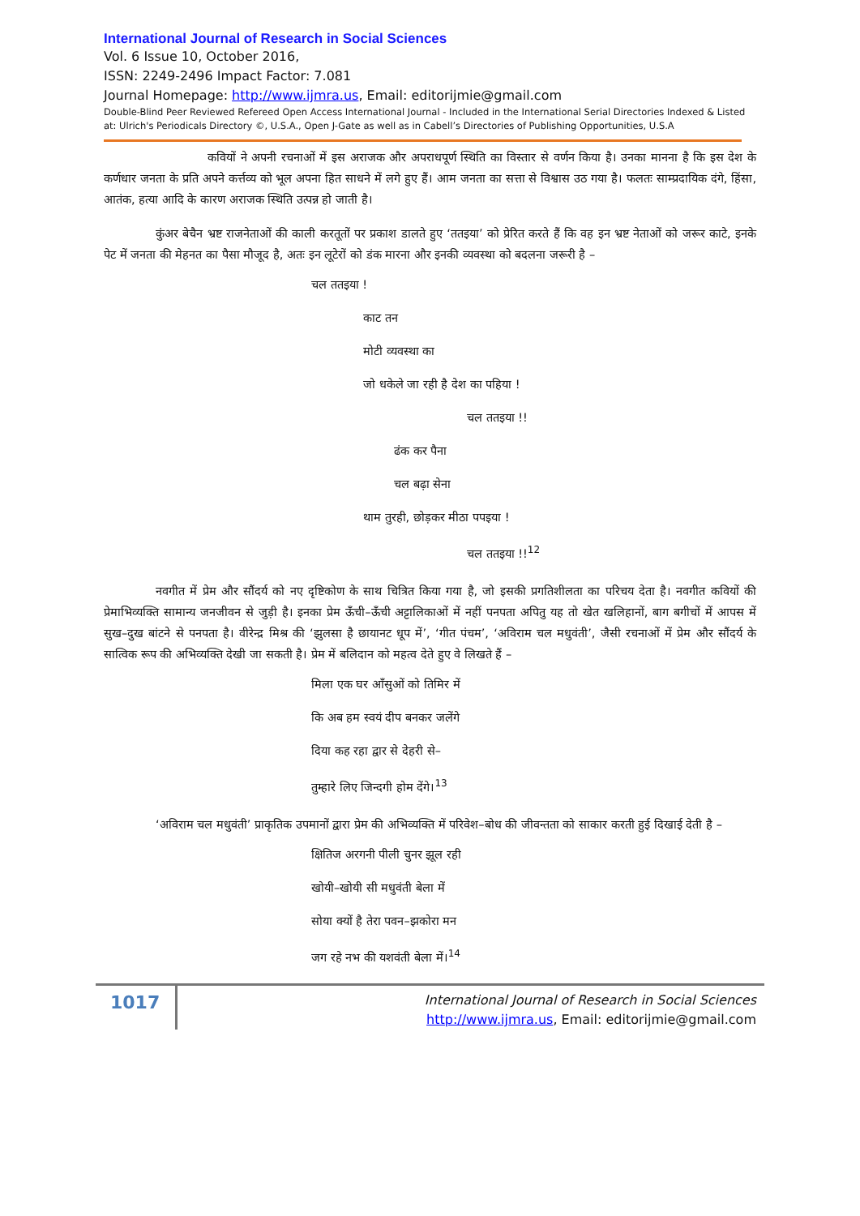International Journal of Research in Social Sciences
Vol. 6 Issue 10, October 2016,
ISSN: 2249-2496 Impact Factor: 7.081
Journal Homepage: http://www.ijmra.us, Email: editorijmie@gmail.com
Double-Blind Peer Reviewed Refereed Open Access International Journal - Included in the International Serial Directories Indexed & Listed at: Ulrich's Periodicals Directory ©, U.S.A., Open J-Gate as well as in Cabell’s Directories of Publishing Opportunities, U.S.A
कवियों ने अपनी रचनाओं में इस अराजक और अपराधपूर्ण स्थिति का विस्तार से वर्णन किया है। उनका मानना है कि इस देश के कर्णधार जनता के प्रति अपने कर्त्तव्य को भूल अपना हित साधने में लगे हुए हैं। आम जनता का सत्ता से विश्वास उठ गया है। फलतः साम्प्रदायिक दंगे, हिंसा, आतंक, हत्या आदि के कारण अराजक स्थिति उत्पन्न हो जाती है।
कुंअर बेचैन भ्रष्ट राजनेताओं की काली करतूतों पर प्रकाश डालते हुए ‘ततइया’ को प्रेरित करते हैं कि वह इन भ्रष्ट नेताओं को जरूर काटे, इनके पेट में जनता की मेहनत का पैसा मौजूद है, अतः इन लूटेरों को डंक मारना और इनकी व्यवस्था को बदलना जरूरी है –
चल ततइया !
काट तन
मोटी व्यवस्था का
जो धकेले जा रही है देश का पहिया !
चल ततइया !!
ढंक कर पैना
चल बढ़ा सेना
थाम तुरही, छोड़कर मीठा पपइया !
चल ततइया !!<sup>12</sup>
नवगीत में प्रेम और सौंदर्य को नए दृष्टिकोण के साथ चित्रित किया गया है, जो इसकी प्रगतिशीलता का परिचय देता है। नवगीत कवियों की प्रेमाभिव्यक्ति सामान्य जनजीवन से जुड़ी है। इनका प्रेम ऊँची–ऊँची अट्टालिकाओं में नहीं पनपता अपितु यह तो खेत खलिहानों, बाग बगीचों में आपस में सुख–दुख बांटने से पनपता है। वीरेन्द्र मिश्र की ‘झुलसा है छायानट धूप में’, ‘गीत पंचम’, ‘अविराम चल मधुवंती’, जैसी रचनाओं में प्रेम और सौंदर्य के सात्विक रूप की अभिव्यक्ति देखी जा सकती है। प्रेम में बलिदान को महत्व देते हुए वे लिखते हैं –
मिला एक घर आँसुओं को तिमिर में
कि अब हम स्वयं दीप बनकर जलेंगे
दिया कह रहा द्वार से देहरी से–
तुम्हारे लिए जिन्दगी होम देंगे।<sup>13</sup>
‘अविराम चल मधुवंती’ प्राकृतिक उपमानों द्वारा प्रेम की अभिव्यक्ति में परिवेश–बोध की जीवन्तता को साकार करती हुई दिखाई देती है –
क्षितिज अरगनी पीली चुनर झूल रही
खोयी–खोयी सी मधुवंती बेला में
सोया क्यों है तेरा पवन–झकोरा मन
जग रहे नभ की यशवंती बेला में।<sup>14</sup>
1017
International Journal of Research in Social Sciences
http://www.ijmra.us, Email: editorijmie@gmail.com